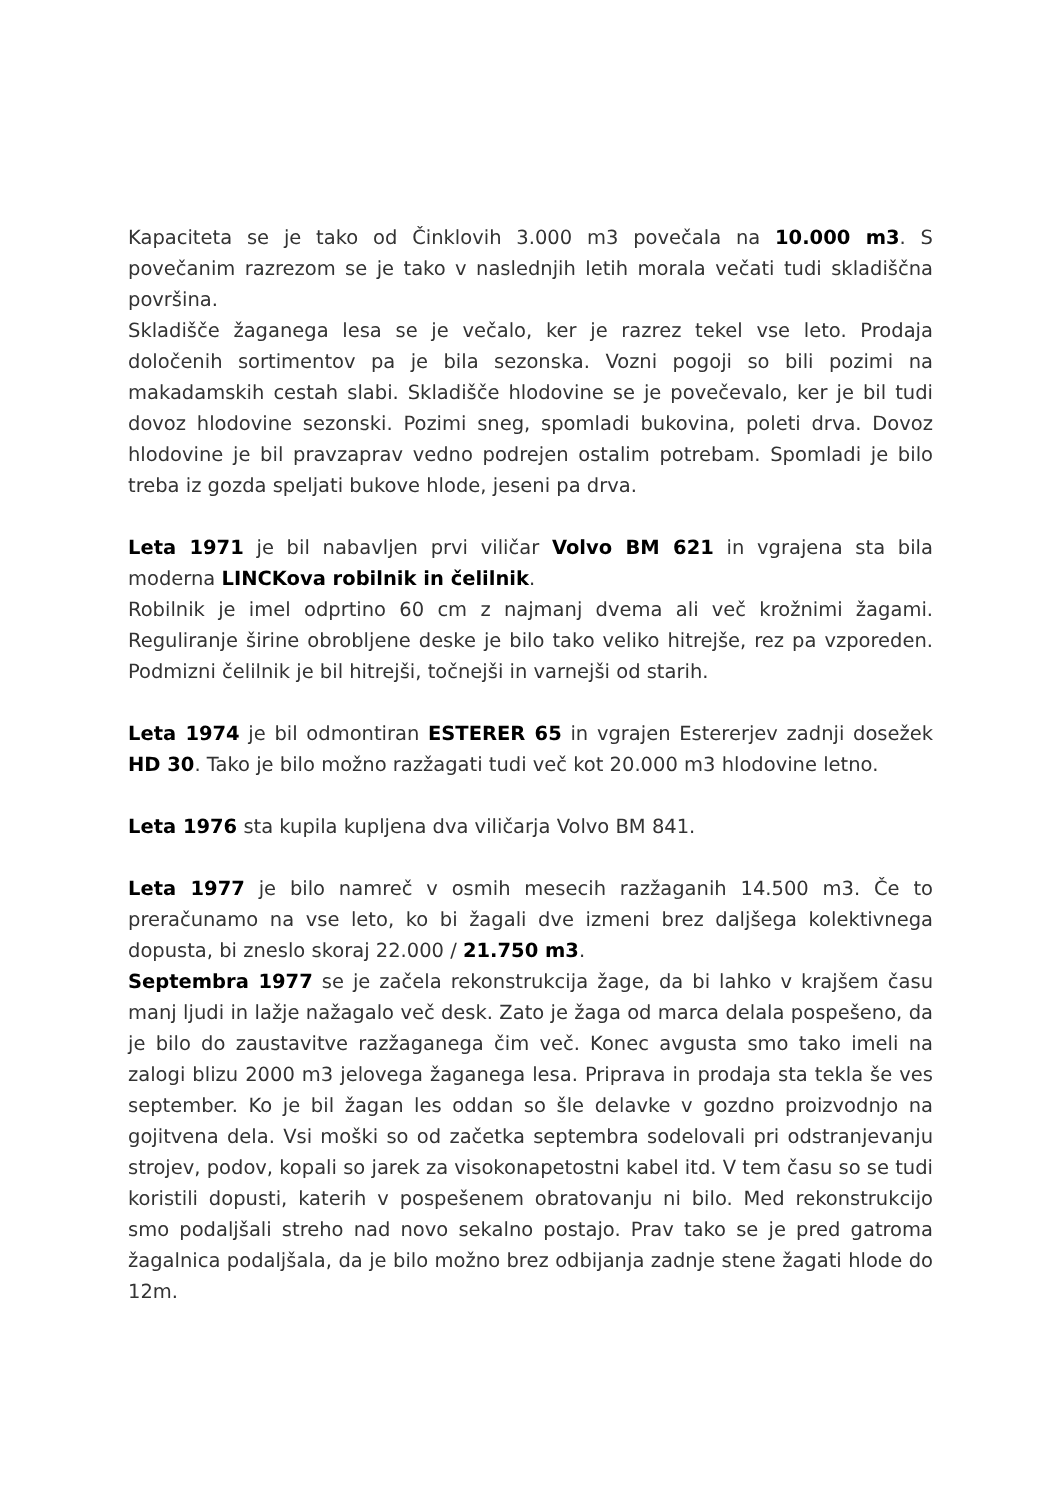Kapaciteta se je tako od Činklovih 3.000 m3 povečala na 10.000 m3. S povečanim razrezom se je tako v naslednjih letih morala večati tudi skladiščna površina.
Skladišče žaganega lesa se je večalo, ker je razrez tekel vse leto. Prodaja določenih sortimentov pa je bila sezonska. Vozni pogoji so bili pozimi na makadamskih cestah slabi. Skladišče hlodovine se je povečevalo, ker je bil tudi dovoz hlodovine sezonski. Pozimi sneg, spomladi bukovina, poleti drva. Dovoz hlodovine je bil pravzaprav vedno podrejen ostalim potrebam. Spomladi je bilo treba iz gozda speljati bukove hlode, jeseni pa drva.
Leta 1971 je bil nabavljen prvi viličar Volvo BM 621 in vgrajena sta bila moderna LINCKova robilnik in čelilnik.
Robilnik je imel odprtino 60 cm z najmanj dvema ali več krožnimi žagami. Reguliranje širine obrobljene deske je bilo tako veliko hitrejše, rez pa vzporeden. Podmizni čelilnik je bil hitrejši, točnejši in varnejši od starih.
Leta 1974 je bil odmontiran ESTERER 65 in vgrajen Estererjev zadnji dosežek HD 30. Tako je bilo možno razžagati tudi več kot 20.000 m3 hlodovine letno.
Leta 1976 sta kupila kupljena dva viličarja Volvo BM 841.
Leta 1977 je bilo namreč v osmih mesecih razžaganih 14.500 m3. Če to preračunamo na vse leto, ko bi žagali dve izmeni brez daljšega kolektivnega dopusta, bi zneslo skoraj 22.000 / 21.750 m3.
Septembra 1977 se je začela rekonstrukcija žage, da bi lahko v krajšem času manj ljudi in lažje nažagalo več desk. Zato je žaga od marca delala pospešeno, da je bilo do zaustavitve razžaganega čim več. Konec avgusta smo tako imeli na zalogi blizu 2000 m3 jelovega žaganega lesa. Priprava in prodaja sta tekla še ves september. Ko je bil žagan les oddan so šle delavke v gozdno proizvodnjo na gojitvena dela. Vsi moški so od začetka septembra sodelovali pri odstranjevanju strojev, podov, kopali so jarek za visokonapetostni kabel itd. V tem času so se tudi koristili dopusti, katerih v pospešenem obratovanju ni bilo. Med rekonstrukcijo smo podaljšali streho nad novo sekalno postajo. Prav tako se je pred gatroma žagalnica podaljšala, da je bilo možno brez odbijanja zadnje stene žagati hlode do 12m.